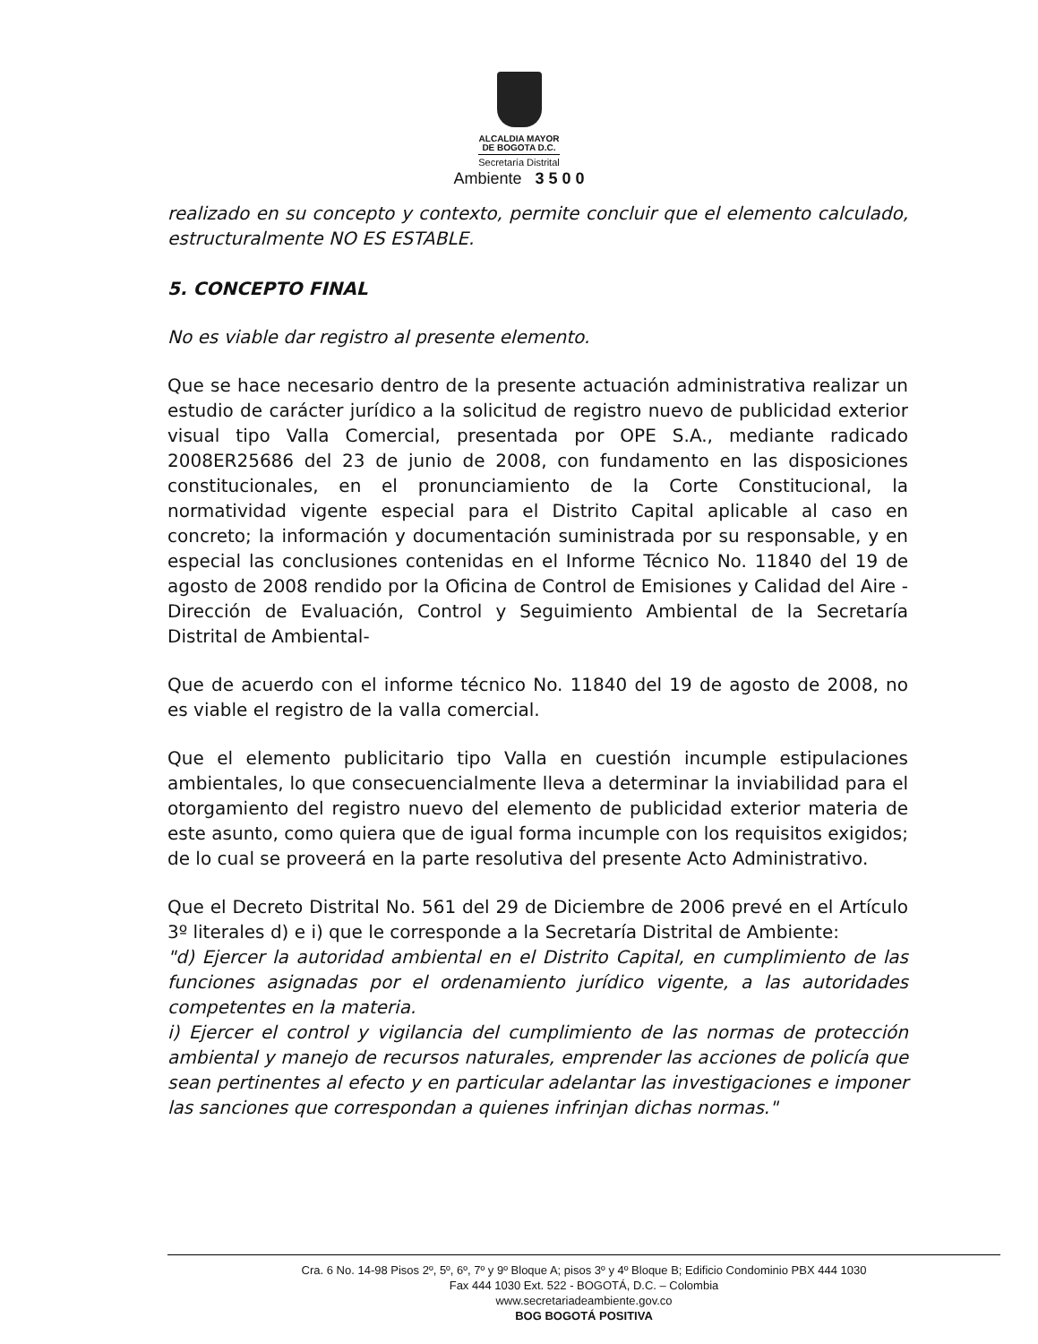ALCALDIA MAYOR
DE BOGOTA D.C.
Secretaría Distrital
Ambiente 3 5 0 0
realizado en su concepto y contexto, permite concluir que el elemento calculado, estructuralmente NO ES ESTABLE.
5. CONCEPTO FINAL
No es viable dar registro al presente elemento.
Que se hace necesario dentro de la presente actuación administrativa realizar un estudio de carácter jurídico a la solicitud de registro nuevo de publicidad exterior visual tipo Valla Comercial, presentada por OPE S.A., mediante radicado 2008ER25686 del 23 de junio de 2008, con fundamento en las disposiciones constitucionales, en el pronunciamiento de la Corte Constitucional, la normatividad vigente especial para el Distrito Capital aplicable al caso en concreto; la información y documentación suministrada por su responsable, y en especial las conclusiones contenidas en el Informe Técnico No. 11840 del 19 de agosto de 2008 rendido por la Oficina de Control de Emisiones y Calidad del Aire - Dirección de Evaluación, Control y Seguimiento Ambiental de la Secretaría Distrital de Ambiental-
Que de acuerdo con el informe técnico No. 11840 del 19 de agosto de 2008, no es viable el registro de la valla comercial.
Que el elemento publicitario tipo Valla en cuestión incumple estipulaciones ambientales, lo que consecuencialmente lleva a determinar la inviabilidad para el otorgamiento del registro nuevo del elemento de publicidad exterior materia de este asunto, como quiera que de igual forma incumple con los requisitos exigidos; de lo cual se proveerá en la parte resolutiva del presente Acto Administrativo.
Que el Decreto Distrital No. 561 del 29 de Diciembre de 2006 prevé en el Artículo 3º literales d) e i) que le corresponde a la Secretaría Distrital de Ambiente:
"d) Ejercer la autoridad ambiental en el Distrito Capital, en cumplimiento de las funciones asignadas por el ordenamiento jurídico vigente, a las autoridades competentes en la materia.
i) Ejercer el control y vigilancia del cumplimiento de las normas de protección ambiental y manejo de recursos naturales, emprender las acciones de policía que sean pertinentes al efecto y en particular adelantar las investigaciones e imponer las sanciones que correspondan a quienes infrinjan dichas normas."
Cra. 6 No. 14-98 Pisos 2º, 5º, 6º, 7º y 9º Bloque A; pisos 3º y 4º Bloque B; Edificio Condominio PBX 444 1030
Fax 444 1030 Ext. 522 - BOGOTÁ, D.C. – Colombia
www.secretariadeambiente.gov.co
BOG BOGOTÁ POSITIVA